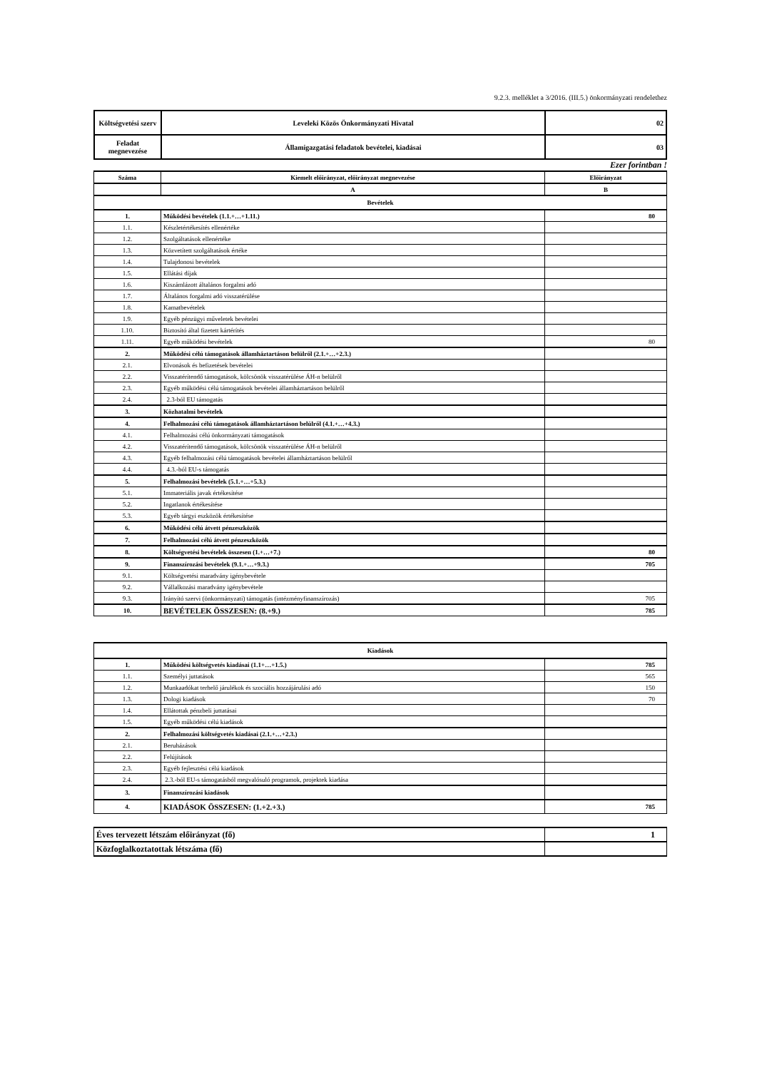9.2.3. melléklet a 3/2016. (III.5.) önkormányzati rendelethez
| Költségvetési szerv | Leveleki Közös Önkormányzati Hivatal | 02 |
| Feladat megnevezése | Államigazgatási feladatok bevételei, kiadásai | 03 |
Ezer forintban !
| Száma | Kiemelt előirányzat, előirányzat megnevezése | Előirányzat |
| | A | B |
| Bevételek | | |
| 1. | Működési bevételek (1.1.+…+1.11.) | 80 |
| 1.1. | Készletértékesítés ellenértéke | |
| 1.2. | Szolgáltatások ellenértéke | |
| 1.3. | Közvetített szolgáltatások értéke | |
| 1.4. | Tulajdonosi bevételek | |
| 1.5. | Ellátási díjak | |
| 1.6. | Kiszámlázott általános forgalmi adó | |
| 1.7. | Általános forgalmi adó visszatérülése | |
| 1.8. | Kamatbevételek | |
| 1.9. | Egyéb pénzügyi műveletek bevételei | |
| 1.10. | Biztosító által fizetett kártérítés | |
| 1.11. | Egyéb működési bevételek | 80 |
| 2. | Működési célú támogatások államháztartáson belülről (2.1.+…+2.3.) | |
| 2.1. | Elvonások és befizetések bevételei | |
| 2.2. | Visszatérítendő támogatások, kölcsönök visszatérülése ÁH-n belülről | |
| 2.3. | Egyéb működési célú támogatások bevételei államháztartáson belülről | |
| 2.4. | 2.3-ból EU támogatás | |
| 3. | Közhatalmi bevételek | |
| 4. | Felhalmozási célú támogatások államháztartáson belülről (4.1.+…+4.3.) | |
| 4.1. | Felhalmozási célú önkormányzati támogatások | |
| 4.2. | Visszatérítendő támogatások, kölcsönök visszatérülése ÁH-n belülről | |
| 4.3. | Egyéb felhalmozási célú támogatások bevételei államháztartáson belülről | |
| 4.4. | 4.3.-ból EU-s támogatás | |
| 5. | Felhalmozási bevételek (5.1.+…+5.3.) | |
| 5.1. | Immateriális javak értékesítése | |
| 5.2. | Ingatlanok értékesítése | |
| 5.3. | Egyéb tárgyi eszközök értékesítése | |
| 6. | Működési célú átvett pénzeszközök | |
| 7. | Felhalmozási célú átvett pénzeszközök | |
| 8. | Költségvetési bevételek összesen (1.+…+7.) | 80 |
| 9. | Finanszírozási bevételek (9.1.+…+9.3.) | 705 |
| 9.1. | Költségvetési maradvány igénybevétele | |
| 9.2. | Vállalkozási maradvány igénybevétele | |
| 9.3. | Irányító szervi (önkormányzati) támogatás (intézményfinanszírozás) | 705 |
| 10. | BEVÉTELEK ÖSSZESEN: (8.+9.) | 785 |
| Kiadások | | |
| 1. | Működési költségvetés kiadásai (1.1+…+1.5.) | 785 |
| 1.1. | Személyi juttatások | 565 |
| 1.2. | Munkaadókat terhelő járulékok és szociális hozzájárulási adó | 150 |
| 1.3. | Dologi kiadások | 70 |
| 1.4. | Ellátottak pénzbeli juttatásai | |
| 1.5. | Egyéb működési célú kiadások | |
| 2. | Felhalmozási költségvetés kiadásai (2.1.+…+2.3.) | |
| 2.1. | Beruházások | |
| 2.2. | Felújítások | |
| 2.3. | Egyéb fejlesztési célú kiadások | |
| 2.4. | 2.3.-ból EU-s támogatásból megvalósuló programok, projektek kiadása | |
| 3. | Finanszírozási kiadások | |
| 4. | KIADÁSOK ÖSSZESEN: (1.+2.+3.) | 785 |
| Éves tervezett létszám előirányzat (fő) | 1 |
| Közfoglalkoztatottak létszáma (fő) | |